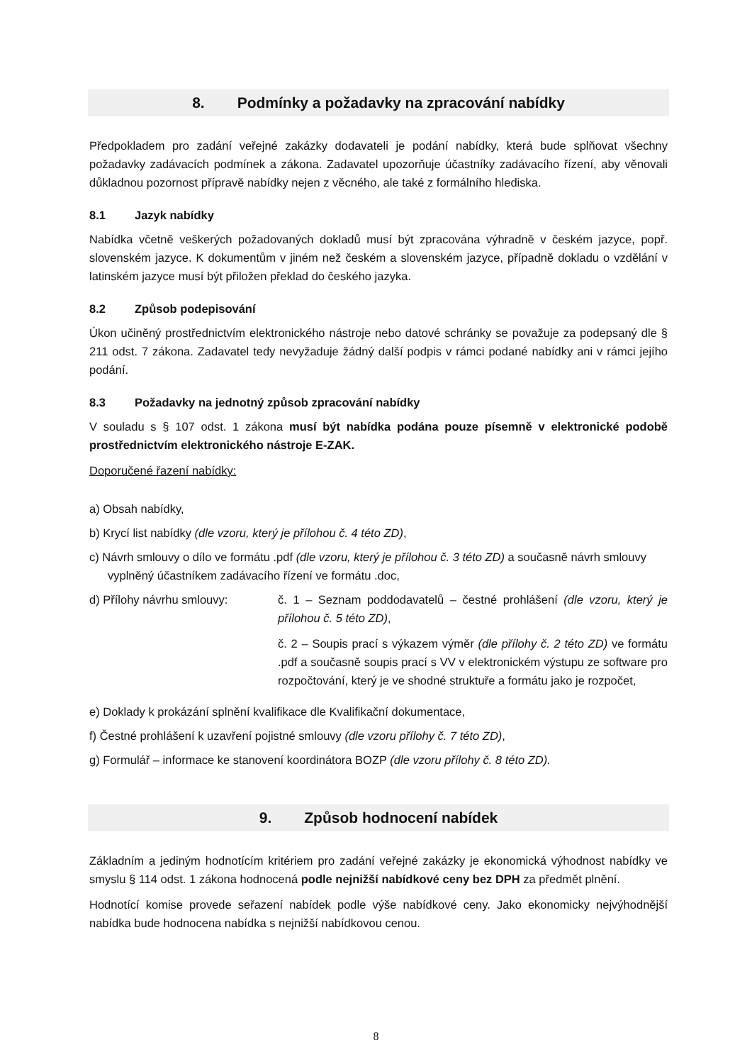8. Podmínky a požadavky na zpracování nabídky
Předpokladem pro zadání veřejné zakázky dodavateli je podání nabídky, která bude splňovat všechny požadavky zadávacích podmínek a zákona. Zadavatel upozorňuje účastníky zadávacího řízení, aby věnovali důkladnou pozornost přípravě nabídky nejen z věcného, ale také z formálního hlediska.
8.1 Jazyk nabídky
Nabídka včetně veškerých požadovaných dokladů musí být zpracována výhradně v českém jazyce, popř. slovenském jazyce. K dokumentům v jiném než českém a slovenském jazyce, případně dokladu o vzdělání v latinském jazyce musí být přiložen překlad do českého jazyka.
8.2 Způsob podepisování
Úkon učiněný prostřednictvím elektronického nástroje nebo datové schránky se považuje za podepsaný dle § 211 odst. 7 zákona. Zadavatel tedy nevyžaduje žádný další podpis v rámci podané nabídky ani v rámci jejího podání.
8.3 Požadavky na jednotný způsob zpracování nabídky
V souladu s § 107 odst. 1 zákona musí být nabídka podána pouze písemně v elektronické podobě prostřednictvím elektronického nástroje E-ZAK.
Doporučené řazení nabídky:
a) Obsah nabídky,
b) Krycí list nabídky (dle vzoru, který je přílohou č. 4 této ZD),
c) Návrh smlouvy o dílo ve formátu .pdf (dle vzoru, který je přílohou č. 3 této ZD) a současně návrh smlouvy vyplněný účastníkem zadávacího řízení ve formátu .doc,
d) Přílohy návrhu smlouvy: č. 1 – Seznam poddodavatelů – čestné prohlášení (dle vzoru, který je přílohou č. 5 této ZD),
č. 2 – Soupis prací s výkazem výměr (dle přílohy č. 2 této ZD) ve formátu .pdf a současně soupis prací s VV v elektronickém výstupu ze software pro rozpočtování, který je ve shodné struktuře a formátu jako je rozpočet,
e) Doklady k prokázání splnění kvalifikace dle Kvalifikační dokumentace,
f) Čestné prohlášení k uzavření pojistné smlouvy (dle vzoru přílohy č. 7 této ZD),
g) Formulář – informace ke stanovení koordinátora BOZP (dle vzoru přílohy č. 8 této ZD).
9. Způsob hodnocení nabídek
Základním a jediným hodnotícím kritériem pro zadání veřejné zakázky je ekonomická výhodnost nabídky ve smyslu § 114 odst. 1 zákona hodnocená podle nejnižší nabídkové ceny bez DPH za předmět plnění.
Hodnotící komise provede seřazení nabídek podle výše nabídkové ceny. Jako ekonomicky nejvýhodnější nabídka bude hodnocena nabídka s nejnižší nabídkovou cenou.
8